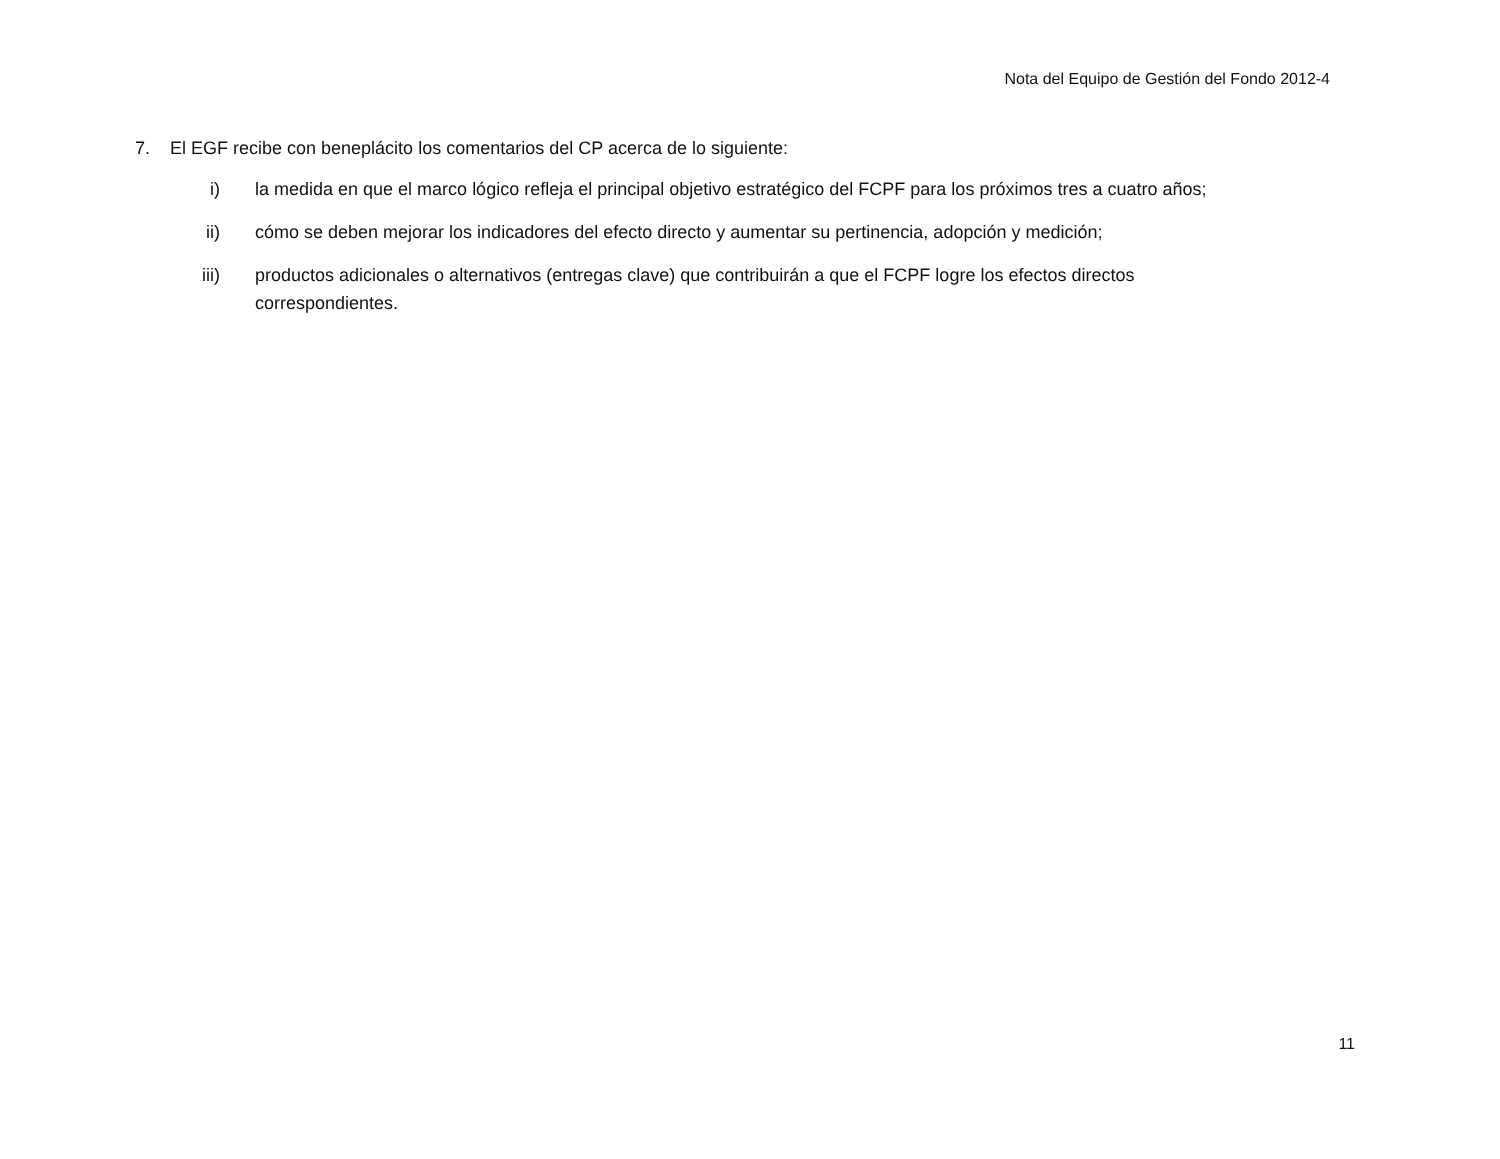Nota del Equipo de Gestión del Fondo 2012-4
7. El EGF recibe con beneplácito los comentarios del CP acerca de lo siguiente:
i) la medida en que el marco lógico refleja el principal objetivo estratégico del FCPF para los próximos tres a cuatro años;
ii) cómo se deben mejorar los indicadores del efecto directo y aumentar su pertinencia, adopción y medición;
iii) productos adicionales o alternativos (entregas clave) que contribuirán a que el FCPF logre los efectos directos correspondientes.
11